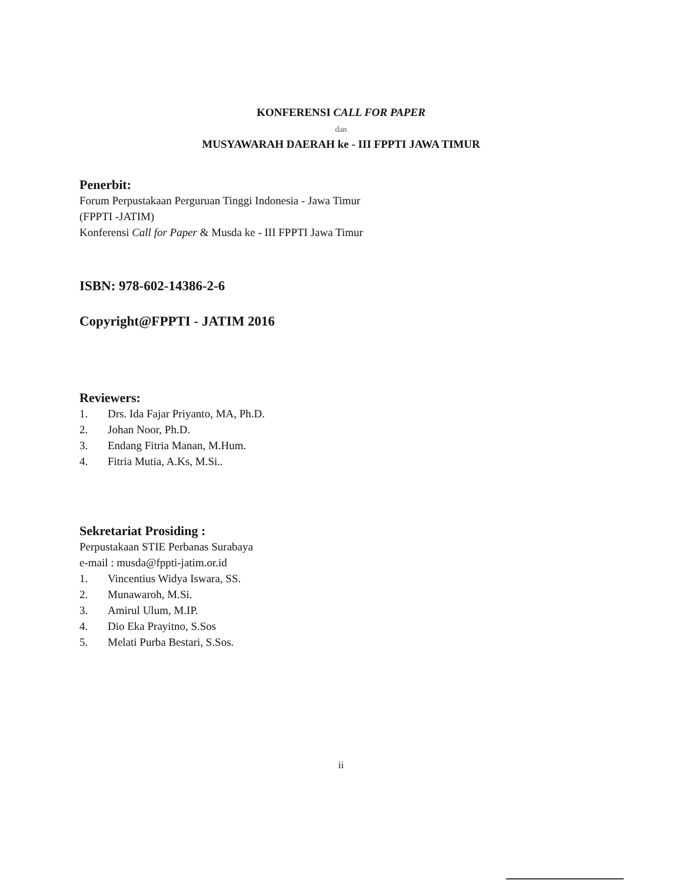KONFERENSI CALL FOR PAPER
dan
MUSYAWARAH DAERAH ke - III FPPTI JAWA TIMUR
Penerbit:
Forum Perpustakaan Perguruan Tinggi Indonesia - Jawa Timur
(FPPTI -JATIM)
Konferensi Call for Paper & Musda ke - III FPPTI Jawa Timur
ISBN: 978-602-14386-2-6
Copyright@FPPTI - JATIM 2016
Reviewers:
1. Drs. Ida Fajar Priyanto, MA, Ph.D.
2. Johan Noor, Ph.D.
3. Endang Fitria Manan, M.Hum.
4. Fitria Mutia, A.Ks, M.Si..
Sekretariat Prosiding :
Perpustakaan STIE Perbanas Surabaya
e-mail : musda@fppti-jatim.or.id
1. Vincentius Widya Iswara, SS.
2. Munawaroh, M.Si.
3. Amirul Ulum, M.IP.
4. Dio Eka Prayitno, S.Sos
5. Melati Purba Bestari, S.Sos.
ii